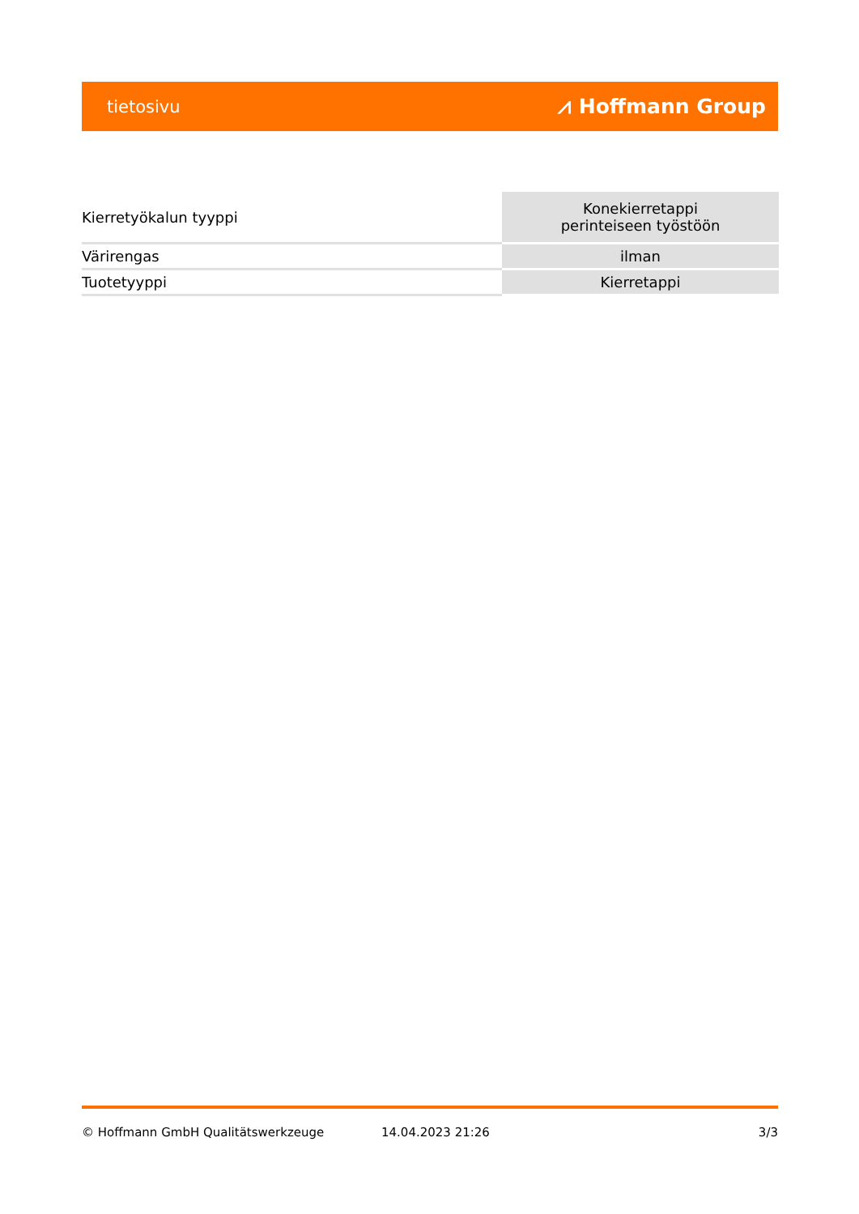tietosivu ⩘ Hoffmann Group
| Kierretyökalun tyyppi | Konekierretappi perinteiseen työstöön |
| Värirengas | ilman |
| Tuotetyyppi | Kierretappi |
© Hoffmann GmbH Qualitätswerkzeuge 14.04.2023 21:26 3/3